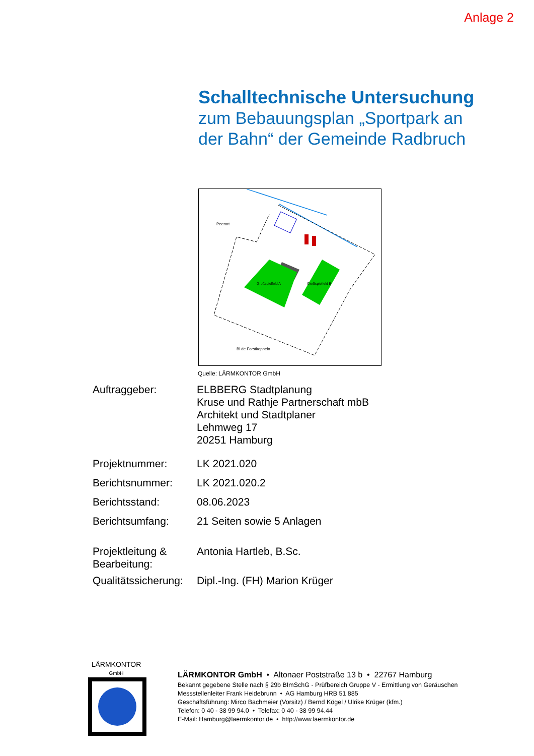Anlage 2
Schalltechnische Untersuchung
zum Bebauungsplan „Sportpark an
der Bahn“ der Gemeinde Radbruch
Großspielfeld A
Großspielfeld B
Peerort
Bi de Forstkoppeln
Quelle: LÄRMKONTOR GmbH
| Auftraggeber: | ELBBERG Stadtplanung Kruse und Rathje Partnerschaft mbB Architekt und Stadtplaner Lehmweg 17 20251 Hamburg |
| Projektnummer: | LK 2021.020 |
| Berichtsnummer: | LK 2021.020.2 |
| Berichtsstand: | 08.06.2023 |
| Berichtsumfang: | 21 Seiten sowie 5 Anlagen |
| Projektleitung & Bearbeitung: | Antonia Hartleb, B.Sc. |
| Qualitätssicherung: | Dipl.-Ing. (FH) Marion Krüger |
LÄRMKONTOR
GmbH
LÄRMKONTOR GmbH • Altonaer Poststraße 13 b • 22767 Hamburg
Bekannt gegebene Stelle nach § 29b BImSchG - Prüfbereich Gruppe V - Ermittlung von Geräuschen
Messstellenleiter Frank Heidebrunn • AG Hamburg HRB 51 885
Geschäftsführung: Mirco Bachmeier (Vorsitz) / Bernd Kögel / Ulrike Krüger (kfm.)
Telefon: 0 40 - 38 99 94.0 • Telefax: 0 40 - 38 99 94.44
E-Mail: Hamburg@laermkontor.de • http://www.laermkontor.de